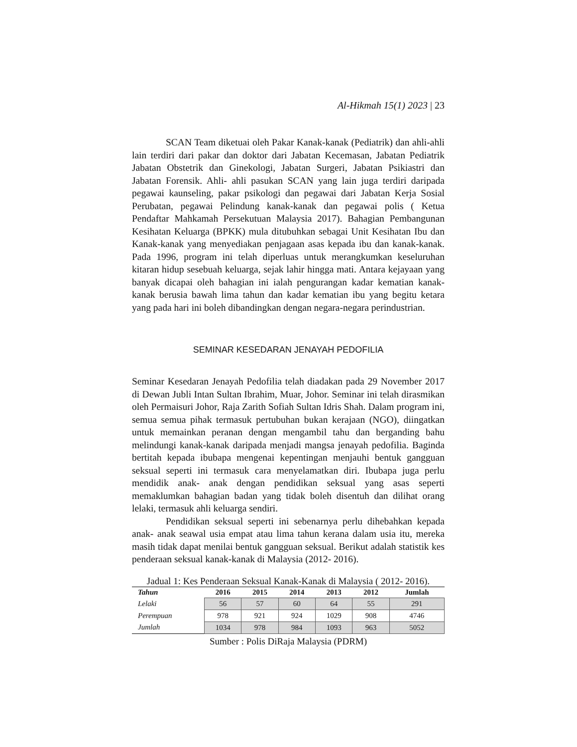Al-Hikmah 15(1) 2023 | 23
SCAN Team diketuai oleh Pakar Kanak-kanak (Pediatrik) dan ahli-ahli lain terdiri dari pakar dan doktor dari Jabatan Kecemasan, Jabatan Pediatrik Jabatan Obstetrik dan Ginekologi, Jabatan Surgeri, Jabatan Psikiastri dan Jabatan Forensik. Ahli- ahli pasukan SCAN yang lain juga terdiri daripada pegawai kaunseling, pakar psikologi dan pegawai dari Jabatan Kerja Sosial Perubatan, pegawai Pelindung kanak-kanak dan pegawai polis ( Ketua Pendaftar Mahkamah Persekutuan Malaysia 2017). Bahagian Pembangunan Kesihatan Keluarga (BPKK) mula ditubuhkan sebagai Unit Kesihatan Ibu dan Kanak-kanak yang menyediakan penjagaan asas kepada ibu dan kanak-kanak. Pada 1996, program ini telah diperluas untuk merangkumkan keseluruhan kitaran hidup sesebuah keluarga, sejak lahir hingga mati. Antara kejayaan yang banyak dicapai oleh bahagian ini ialah pengurangan kadar kematian kanak-kanak berusia bawah lima tahun dan kadar kematian ibu yang begitu ketara yang pada hari ini boleh dibandingkan dengan negara-negara perindustrian.
SEMINAR KESEDARAN JENAYAH PEDOFILIA
Seminar Kesedaran Jenayah Pedofilia telah diadakan pada 29 November 2017 di Dewan Jubli Intan Sultan Ibrahim, Muar, Johor. Seminar ini telah dirasmikan oleh Permaisuri Johor, Raja Zarith Sofiah Sultan Idris Shah. Dalam program ini, semua semua pihak termasuk pertubuhan bukan kerajaan (NGO), diingatkan untuk memainkan peranan dengan mengambil tahu dan berganding bahu melindungi kanak-kanak daripada menjadi mangsa jenayah pedofilia. Baginda bertitah kepada ibubapa mengenai kepentingan menjauhi bentuk gangguan seksual seperti ini termasuk cara menyelamatkan diri. Ibubapa juga perlu mendidik anak- anak dengan pendidikan seksual yang asas seperti memaklumkan bahagian badan yang tidak boleh disentuh dan dilihat orang lelaki, termasuk ahli keluarga sendiri.
Pendidikan seksual seperti ini sebenarnya perlu dihebahkan kepada anak- anak seawal usia empat atau lima tahun kerana dalam usia itu, mereka masih tidak dapat menilai bentuk gangguan seksual. Berikut adalah statistik kes penderaan seksual kanak-kanak di Malaysia (2012- 2016).
Jadual 1: Kes Penderaan Seksual Kanak-Kanak di Malaysia ( 2012- 2016).
| Tahun | 2016 | 2015 | 2014 | 2013 | 2012 | Jumlah |
| --- | --- | --- | --- | --- | --- | --- |
| Lelaki | 56 | 57 | 60 | 64 | 55 | 291 |
| Perempuan | 978 | 921 | 924 | 1029 | 908 | 4746 |
| Jumlah | 1034 | 978 | 984 | 1093 | 963 | 5052 |
Sumber : Polis DiRaja Malaysia (PDRM)